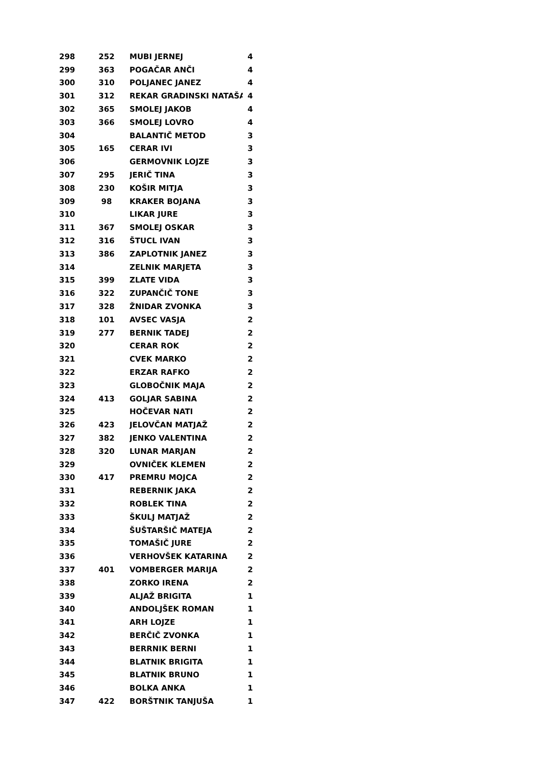| 298 | 252 | MUBI JERNEJ | 4 |
| 299 | 363 | POGAČAR ANČI | 4 |
| 300 | 310 | POLJANEC JANEZ | 4 |
| 301 | 312 | REKAR GRADINSKI NATAŠA | 4 |
| 302 | 365 | SMOLEJ JAKOB | 4 |
| 303 | 366 | SMOLEJ LOVRO | 4 |
| 304 | | BALANTIČ METOD | 3 |
| 305 | 165 | CERAR IVI | 3 |
| 306 | | GERMOVNIK LOJZE | 3 |
| 307 | 295 | JERIČ TINA | 3 |
| 308 | 230 | KOŠIR MITJA | 3 |
| 309 | 98 | KRAKER BOJANA | 3 |
| 310 | | LIKAR JURE | 3 |
| 311 | 367 | SMOLEJ OSKAR | 3 |
| 312 | 316 | ŠTUCL IVAN | 3 |
| 313 | 386 | ZAPLOTNIK JANEZ | 3 |
| 314 | | ZELNIK MARJETA | 3 |
| 315 | 399 | ZLATE VIDA | 3 |
| 316 | 322 | ZUPANČIČ TONE | 3 |
| 317 | 328 | ŽNIDAR ZVONKA | 3 |
| 318 | 101 | AVSEC VASJA | 2 |
| 319 | 277 | BERNIK TADEJ | 2 |
| 320 | | CERAR ROK | 2 |
| 321 | | CVEK MARKO | 2 |
| 322 | | ERZAR RAFKO | 2 |
| 323 | | GLOBOČNIK MAJA | 2 |
| 324 | 413 | GOLJAR SABINA | 2 |
| 325 | | HOČEVAR NATI | 2 |
| 326 | 423 | JELOVČAN MATJAŽ | 2 |
| 327 | 382 | JENKO VALENTINA | 2 |
| 328 | 320 | LUNAR MARJAN | 2 |
| 329 | | OVNIČEK KLEMEN | 2 |
| 330 | 417 | PREMRU MOJCA | 2 |
| 331 | | REBERNIK JAKA | 2 |
| 332 | | ROBLEK TINA | 2 |
| 333 | | ŠKULJ MATJAŽ | 2 |
| 334 | | ŠUŠTARŠIČ MATEJA | 2 |
| 335 | | TOMAŠIČ JURE | 2 |
| 336 | | VERHOVŠEK KATARINA | 2 |
| 337 | 401 | VOMBERGER MARIJA | 2 |
| 338 | | ZORKO IRENA | 2 |
| 339 | | ALJAŽ BRIGITA | 1 |
| 340 | | ANDOLJŠEK ROMAN | 1 |
| 341 | | ARH LOJZE | 1 |
| 342 | | BERČIČ ZVONKA | 1 |
| 343 | | BERRNIK BERNI | 1 |
| 344 | | BLATNIK BRIGITA | 1 |
| 345 | | BLATNIK BRUNO | 1 |
| 346 | | BOLKA ANKA | 1 |
| 347 | 422 | BORŠTNIK TANJUŠA | 1 |